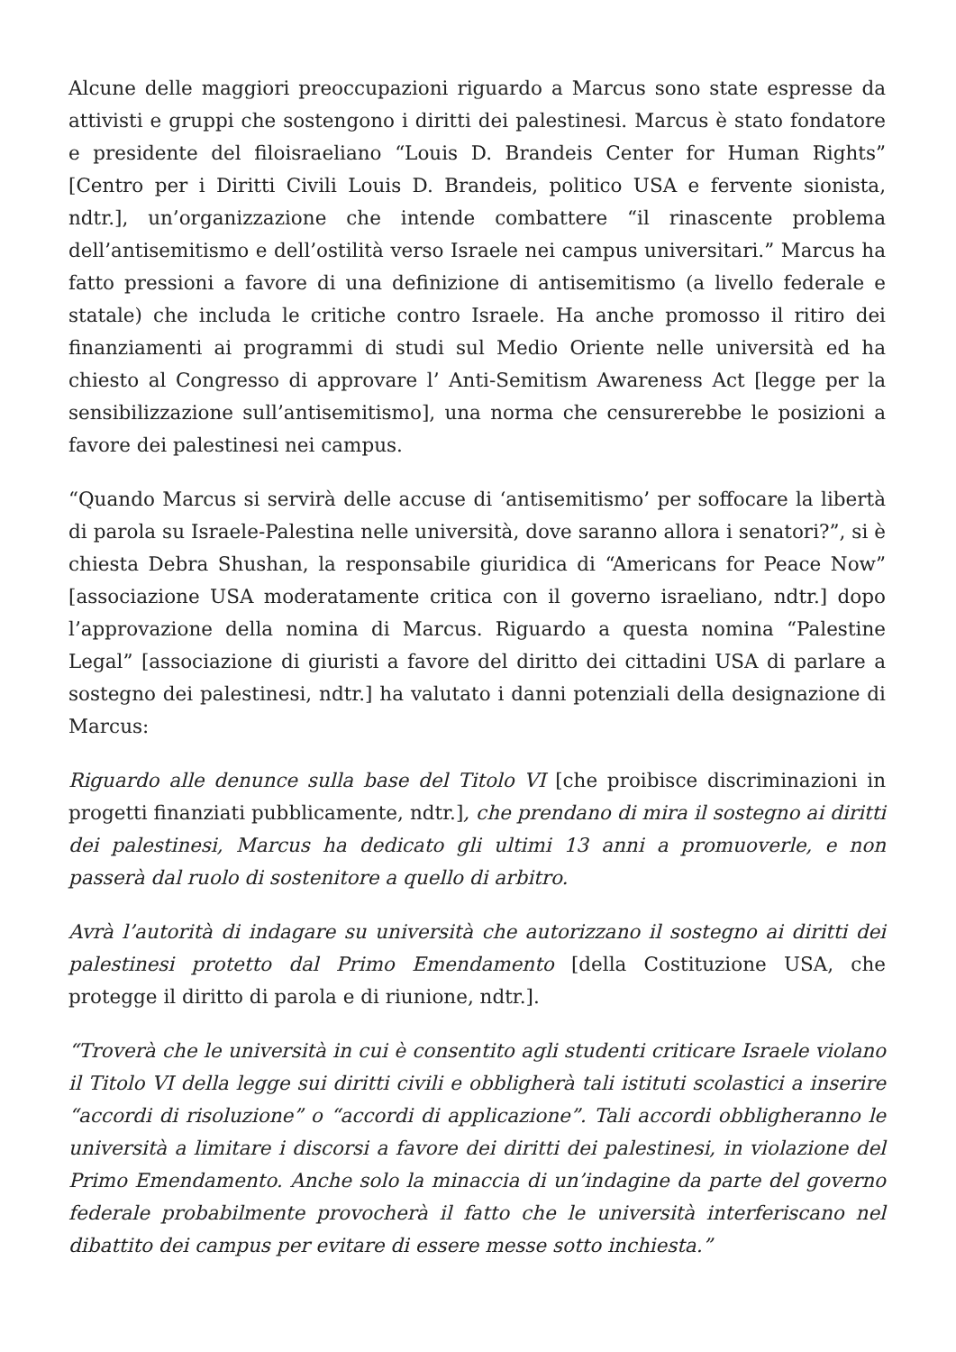Alcune delle maggiori preoccupazioni riguardo a Marcus sono state espresse da attivisti e gruppi che sostengono i diritti dei palestinesi. Marcus è stato fondatore e presidente del filoisraeliano “Louis D. Brandeis Center for Human Rights” [Centro per i Diritti Civili Louis D. Brandeis, politico USA e fervente sionista, ndtr.], un’organizzazione che intende combattere “il rinascente problema dell’antisemitismo e dell’ostilità verso Israele nei campus universitari.” Marcus ha fatto pressioni a favore di una definizione di antisemitismo (a livello federale e statale) che includa le critiche contro Israele. Ha anche promosso il ritiro dei finanziamenti ai programmi di studi sul Medio Oriente nelle università ed ha chiesto al Congresso di approvare l’ Anti-Semitism Awareness Act [legge per la sensibilizzazione sull’antisemitismo], una norma che censurerebbe le posizioni a favore dei palestinesi nei campus.
“Quando Marcus si servirà delle accuse di ‘antisemitismo’ per soffocare la libertà di parola su Israele-Palestina nelle università, dove saranno allora i senatori?”, si è chiesta Debra Shushan, la responsabile giuridica di “Americans for Peace Now” [associazione USA moderatamente critica con il governo israeliano, ndtr.] dopo l’approvazione della nomina di Marcus. Riguardo a questa nomina “Palestine Legal” [associazione di giuristi a favore del diritto dei cittadini USA di parlare a sostegno dei palestinesi, ndtr.] ha valutato i danni potenziali della designazione di Marcus:
Riguardo alle denunce sulla base del Titolo VI [che proibisce discriminazioni in progetti finanziati pubblicamente, ndtr.], che prendano di mira il sostegno ai diritti dei palestinesi, Marcus ha dedicato gli ultimi 13 anni a promuoverle, e non passerà dal ruolo di sostenitore a quello di arbitro.
Avrà l’autorità di indagare su università che autorizzano il sostegno ai diritti dei palestinesi protetto dal Primo Emendamento [della Costituzione USA, che protegge il diritto di parola e di riunione, ndtr.].
“Troverà che le università in cui è consentito agli studenti criticare Israele violano il Titolo VI della legge sui diritti civili e obbligherà tali istituti scolastici a inserire “accordi di risoluzione” o “accordi di applicazione”. Tali accordi obbligheranno le università a limitare i discorsi a favore dei diritti dei palestinesi, in violazione del Primo Emendamento. Anche solo la minaccia di un’indagine da parte del governo federale probabilmente provocherà il fatto che le università interferiscano nel dibattito dei campus per evitare di essere messe sotto inchiesta.”